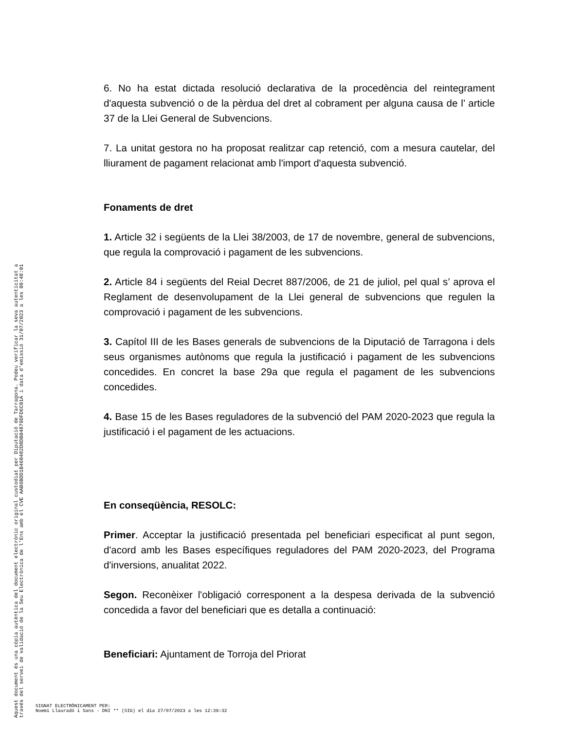Aquest document és una còpia autèntica del document electrònic original custodiat per Diputació de Tarragona. Podeu verificar la seva autenticitat a
través del servei de validació de la Seu Electrònica de l'Ens amb el CVE AAB6BDD1B460482D8DB04879DFD6C01A i data d'emissió 31/07/2023 a les 09:48:01
6. No ha estat dictada resolució declarativa de la procedència del reintegrament d'aquesta subvenció o de la pèrdua del dret al cobrament per alguna causa de l’ article 37 de la Llei General de Subvencions.
7. La unitat gestora no ha proposat realitzar cap retenció, com a mesura cautelar, del lliurament de pagament relacionat amb l'import d'aquesta subvenció.
Fonaments de dret
1. Article 32 i següents de la Llei 38/2003, de 17 de novembre, general de subvencions, que regula la comprovació i pagament de les subvencions.
2. Article 84 i següents del Reial Decret 887/2006, de 21 de juliol, pel qual s’ aprova el Reglament de desenvolupament de la Llei general de subvencions que regulen la comprovació i pagament de les subvencions.
3. Capítol III de les Bases generals de subvencions de la Diputació de Tarragona i dels seus organismes autònoms que regula la justificació i pagament de les subvencions concedides. En concret la base 29a que regula el pagament de les subvencions concedides.
4. Base 15 de les Bases reguladores de la subvenció del PAM 2020-2023 que regula la justificació i el pagament de les actuacions.
En conseqüència, RESOLC:
Primer. Acceptar la justificació presentada pel beneficiari especificat al punt segon, d'acord amb les Bases específiques reguladores del PAM 2020-2023, del Programa d'inversions, anualitat 2022.
Segon. Reconèixer l'obligació corresponent a la despesa derivada de la subvenció concedida a favor del beneficiari que es detalla a continuació:
Beneficiari: Ajuntament de Torroja del Priorat
SIGNAT ELECTRÒNICAMENT PER:
Noemí Llauradó i Sans - DNI ** (SIG) el dia 27/07/2023 a les 12:39:32